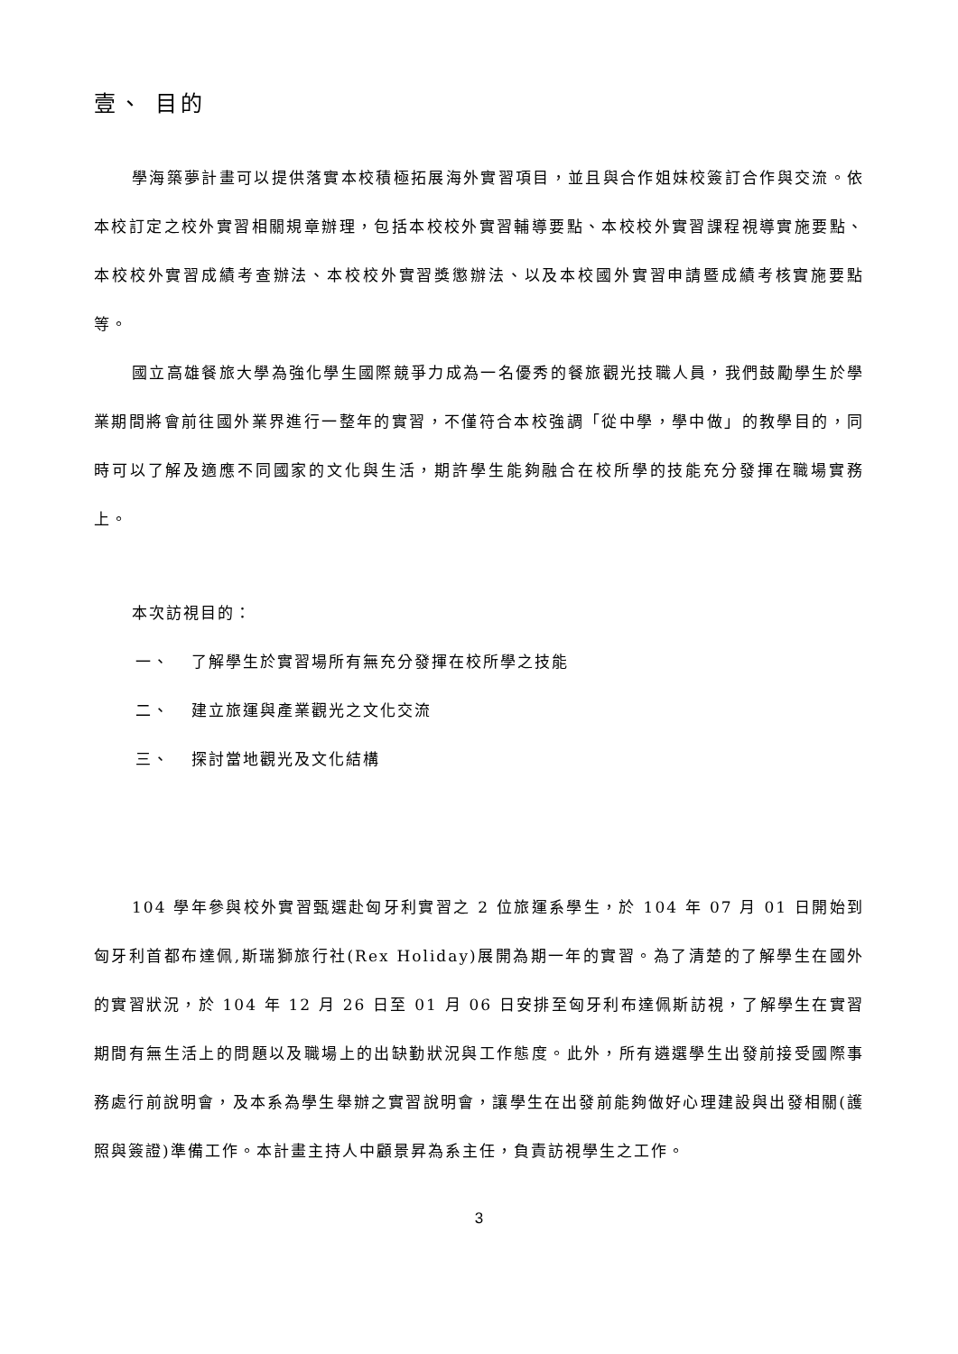壹、 目的
學海築夢計畫可以提供落實本校積極拓展海外實習項目，並且與合作姐妹校簽訂合作與交流。依本校訂定之校外實習相關規章辦理，包括本校校外實習輔導要點、本校校外實習課程視導實施要點、本校校外實習成績考查辦法、本校校外實習獎懲辦法、以及本校國外實習申請暨成績考核實施要點等。
國立高雄餐旅大學為強化學生國際競爭力成為一名優秀的餐旅觀光技職人員，我們鼓勵學生於學業期間將會前往國外業界進行一整年的實習，不僅符合本校強調「從中學，學中做」的教學目的，同時可以了解及適應不同國家的文化與生活，期許學生能夠融合在校所學的技能充分發揮在職場實務上。
本次訪視目的：
一、 了解學生於實習場所有無充分發揮在校所學之技能
二、 建立旅運與產業觀光之文化交流
三、 探討當地觀光及文化結構
104 學年參與校外實習甄選赴匈牙利實習之 2 位旅運系學生，於 104 年 07 月 01 日開始到匈牙利首都布達佩,斯瑞獅旅行社(Rex Holiday)展開為期一年的實習。為了清楚的了解學生在國外的實習狀況，於 104 年 12 月 26 日至 01 月 06 日安排至匈牙利布達佩斯訪視，了解學生在實習期間有無生活上的問題以及職場上的出缺勤狀況與工作態度。此外，所有遴選學生出發前接受國際事務處行前說明會，及本系為學生舉辦之實習說明會，讓學生在出發前能夠做好心理建設與出發相關(護照與簽證)準備工作。本計畫主持人中顧景昇為系主任，負責訪視學生之工作。
3